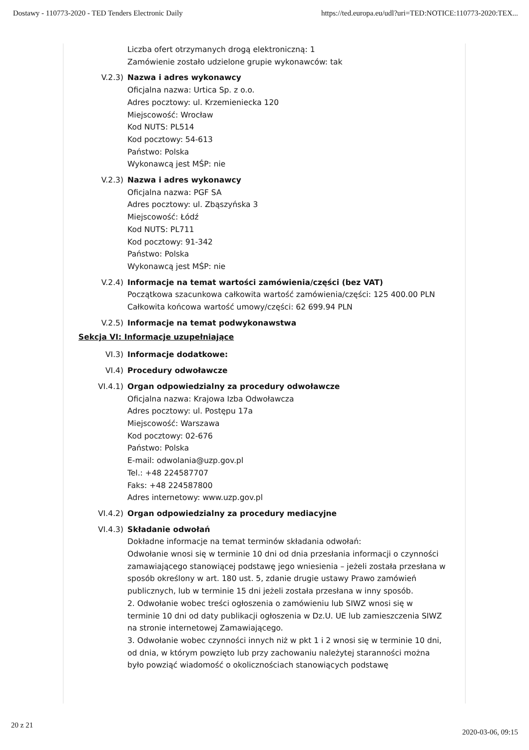Dostawy - 110773-2020 - TED Tenders Electronic Daily https://ted.europa.eu/udl?uri=TED:NOTICE:110773-2020:TEX...
Liczba ofert otrzymanych drogą elektroniczną: 1
Zamówienie zostało udzielone grupie wykonawców: tak
V.2.3) Nazwa i adres wykonawcy
Oficjalna nazwa: Urtica Sp. z o.o.
Adres pocztowy: ul. Krzemieniecka 120
Miejscowość: Wrocław
Kod NUTS: PL514
Kod pocztowy: 54-613
Państwo: Polska
Wykonawcą jest MŚP: nie
V.2.3) Nazwa i adres wykonawcy
Oficjalna nazwa: PGF SA
Adres pocztowy: ul. Zbąszyńska 3
Miejscowość: Łódź
Kod NUTS: PL711
Kod pocztowy: 91-342
Państwo: Polska
Wykonawcą jest MŚP: nie
V.2.4) Informacje na temat wartości zamówienia/części (bez VAT)
Początkowa szacunkowa całkowita wartość zamówienia/części: 125 400.00 PLN
Całkowita końcowa wartość umowy/części: 62 699.94 PLN
V.2.5) Informacje na temat podwykonawstwa
Sekcja VI: Informacje uzupełniające
VI.3) Informacje dodatkowe:
VI.4) Procedury odwoławcze
VI.4.1) Organ odpowiedzialny za procedury odwoławcze
Oficjalna nazwa: Krajowa Izba Odwoławcza
Adres pocztowy: ul. Postępu 17a
Miejscowość: Warszawa
Kod pocztowy: 02-676
Państwo: Polska
E-mail: odwolania@uzp.gov.pl
Tel.: +48 224587707
Faks: +48 224587800
Adres internetowy: www.uzp.gov.pl
VI.4.2) Organ odpowiedzialny za procedury mediacyjne
VI.4.3) Składanie odwołań
Dokładne informacje na temat terminów składania odwołań:
Odwołanie wnosi się w terminie 10 dni od dnia przesłania informacji o czynności zamawiającego stanowiącej podstawę jego wniesienia – jeżeli została przesłana w sposób określony w art. 180 ust. 5, zdanie drugie ustawy Prawo zamówień publicznych, lub w terminie 15 dni jeżeli została przesłana w inny sposób.
2. Odwołanie wobec treści ogłoszenia o zamówieniu lub SIWZ wnosi się w terminie 10 dni od daty publikacji ogłoszenia w Dz.U. UE lub zamieszczenia SIWZ na stronie internetowej Zamawiającego.
3. Odwołanie wobec czynności innych niż w pkt 1 i 2 wnosi się w terminie 10 dni, od dnia, w którym powzięto lub przy zachowaniu należytej staranności można było powziąć wiadomość o okolicznościach stanowiących podstawę
20 z 21 2020-03-06, 09:15